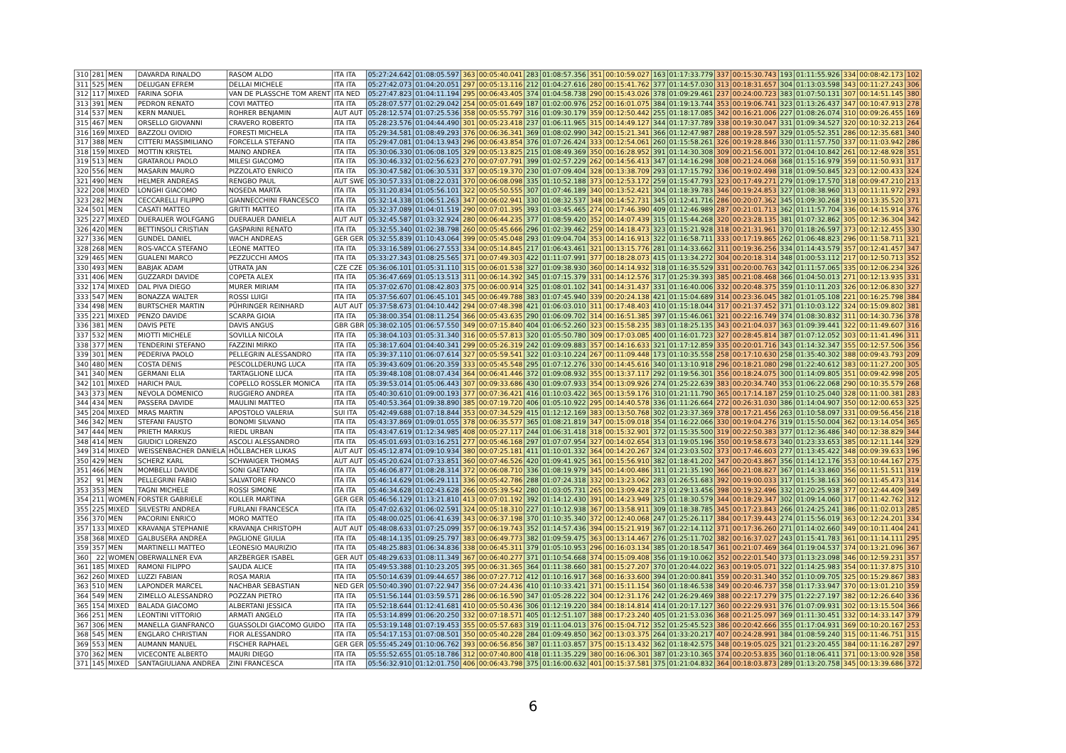| 310 | 281 | MEN | DAVARDA RINALDO | RASOM ALDO | ITA ITA | 05:27:24.642 | 01:08:05.597 | 363 | 00:05:40.041 | 283 | 01:08:57.356 | 351 | 00:10:59.027 | 163 | 01:17:33.779 | 337 | 00:15:30.743 | 193 | 01:11:55.926 | 334 | 00:08:42.173 | 102 |
| 311 | 525 | MEN | DELUGAN EFREM | DELLAI MICHELE | ITA ITA | 05:27:42.073 | 01:04:20.051 | 297 | 00:05:13.116 | 212 | 01:04:27.616 | 280 | 00:15:41.762 | 377 | 01:14:57.030 | 313 | 00:18:31.657 | 304 | 01:13:03.598 | 343 | 00:11:27.243 | 306 |
| 312 | 117 | MIXED | FARINA SOFIA | VAN DE PLASSCHE TOM ARENT | ITA NED | 05:27:47.823 | 01:04:11.194 | 295 | 00:06:43.405 | 374 | 01:04:58.738 | 290 | 00:15:43.026 | 378 | 01:09:29.461 | 237 | 00:24:00.723 | 383 | 01:07:50.131 | 307 | 00:14:51.145 | 380 |
| 313 | 391 | MEN | PEDRON RENATO | COVI MATTEO | ITA ITA | 05:28:07.577 | 01:02:29.042 | 254 | 00:05:01.649 | 187 | 01:02:00.976 | 252 | 00:16:01.075 | 384 | 01:19:13.744 | 353 | 00:19:06.741 | 323 | 01:13:26.437 | 347 | 00:10:47.913 | 278 |
| 314 | 537 | MEN | KERN MANUEL | ROHRER BENJAMIN | AUT AUT | 05:28:12.574 | 01:07:25.536 | 358 | 00:05:55.797 | 316 | 01:09:30.179 | 359 | 00:12:50.442 | 255 | 01:18:17.085 | 342 | 00:16:21.006 | 227 | 01:08:26.074 | 310 | 00:09:26.455 | 169 |
| 315 | 467 | MEN | ORSELLO GIOVANNI | CRAVERO ROBERTO | ITA ITA | 05:28:23.576 | 01:04:44.490 | 301 | 00:05:23.418 | 237 | 01:06:11.965 | 315 | 00:14:49.127 | 344 | 01:17:37.789 | 338 | 00:19:30.047 | 331 | 01:09:34.527 | 320 | 00:10:32.213 | 264 |
| 316 | 169 | MIXED | BAZZOLI OVIDIO | FORESTI MICHELA | ITA ITA | 05:29:34.581 | 01:08:49.293 | 376 | 00:06:36.341 | 369 | 01:08:02.990 | 342 | 00:15:21.341 | 366 | 01:12:47.987 | 288 | 00:19:28.597 | 329 | 01:05:52.351 | 286 | 00:12:35.681 | 340 |
| 317 | 388 | MEN | CITTERI MASSIMILIANO | FORCELLA STEFANO | ITA ITA | 05:29:47.081 | 01:04:13.943 | 296 | 00:06:43.854 | 376 | 01:07:26.424 | 333 | 00:12:54.061 | 260 | 01:15:58.261 | 326 | 00:19:28.846 | 330 | 01:11:57.750 | 337 | 00:11:03.942 | 286 |
| 318 | 159 | MIXED | MOTTIN KRISTEL | MAINO ANDREA | ITA ITA | 05:30:06.330 | 01:06:08.105 | 329 | 00:05:13.825 | 215 | 01:08:49.369 | 350 | 00:16:28.952 | 391 | 01:14:30.308 | 309 | 00:21:56.001 | 372 | 01:04:10.842 | 261 | 00:12:48.928 | 351 |
| 319 | 513 | MEN | GRATAROLI PAOLO | MILESI GIACOMO | ITA ITA | 05:30:46.332 | 01:02:56.623 | 270 | 00:07:07.791 | 399 | 01:02:57.229 | 262 | 00:14:56.413 | 347 | 01:14:16.298 | 308 | 00:21:24.068 | 368 | 01:15:16.979 | 359 | 00:11:50.931 | 317 |
| 320 | 556 | MEN | MASARIN MAURO | PIZZOLATO ENRICO | ITA ITA | 05:30:47.582 | 01:06:30.531 | 337 | 00:05:19.370 | 230 | 01:07:09.404 | 328 | 00:13:38.709 | 293 | 01:17:15.792 | 336 | 00:19:02.498 | 318 | 01:09:50.845 | 323 | 00:12:00.433 | 324 |
| 321 | 490 | MEN | HELMER ANDREAS | RENGBO PAUL | AUT SWE | 05:30:57.333 | 01:08:22.031 | 370 | 00:06:08.098 | 335 | 01:10:52.188 | 373 | 00:12:53.172 | 259 | 01:15:47.793 | 323 | 00:17:49.271 | 279 | 01:09:17.570 | 318 | 00:09:47.210 | 213 |
| 322 | 208 | MIXED | LONGHI GIACOMO | NOSEDA MARTA | ITA ITA | 05:31:20.834 | 01:05:56.101 | 322 | 00:05:50.555 | 307 | 01:07:46.189 | 340 | 00:13:52.421 | 304 | 01:18:39.783 | 346 | 00:19:24.853 | 327 | 01:08:38.960 | 313 | 00:11:11.972 | 293 |
| 323 | 282 | MEN | CECCARELLI FILIPPO | GIANNECCHINI FRANCESCO | ITA ITA | 05:32:14.338 | 01:06:51.263 | 347 | 00:06:02.941 | 330 | 01:08:32.537 | 348 | 00:14:52.731 | 345 | 01:12:41.716 | 286 | 00:20:07.362 | 345 | 01:09:30.268 | 319 | 00:13:35.520 | 371 |
| 324 | 501 | MEN | CASATI MATTEO | GRITTI MATTEO | ITA ITA | 05:32:37.089 | 01:04:01.519 | 290 | 00:07:01.395 | 393 | 01:03:45.465 | 274 | 00:17:46.390 | 409 | 01:12:46.989 | 287 | 00:21:01.713 | 362 | 01:11:57.704 | 336 | 00:14:15.914 | 376 |
| 325 | 227 | MIXED | DUERAUER WOLFGANG | DUERAUER DANIELA | AUT AUT | 05:32:45.587 | 01:03:32.924 | 280 | 00:06:44.235 | 377 | 01:08:59.420 | 352 | 00:14:07.439 | 315 | 01:15:44.268 | 320 | 00:23:28.135 | 381 | 01:07:32.862 | 305 | 00:12:36.304 | 342 |
| 326 | 420 | MEN | BETTINSOLI CRISTIAN | GASPARINI RENATO | ITA ITA | 05:32:55.340 | 01:02:38.798 | 260 | 00:05:45.666 | 296 | 01:02:39.462 | 259 | 00:14:18.473 | 323 | 01:15:21.928 | 318 | 00:21:31.961 | 370 | 01:18:26.597 | 373 | 00:12:12.455 | 330 |
| 327 | 336 | MEN | GUNDEL DANIEL | WACH ANDREAS | GER GER | 05:32:55.839 | 01:10:43.064 | 399 | 00:05:45.048 | 293 | 01:09:04.704 | 353 | 00:14:16.913 | 322 | 01:16:58.711 | 333 | 00:17:19.865 | 262 | 01:06:48.823 | 296 | 00:11:58.711 | 321 |
| 328 | 268 | MEN | ROS-VACCA STEFANO | LEONE MATTEO | ITA ITA | 05:33:16.589 | 01:06:27.553 | 334 | 00:05:14.845 | 217 | 01:06:43.461 | 321 | 00:13:15.776 | 281 | 01:14:33.662 | 311 | 00:19:36.256 | 334 | 01:14:43.579 | 357 | 00:12:41.457 | 347 |
| 329 | 465 | MEN | GUALENI MARCO | PEZZUCCHI AMOS | ITA ITA | 05:33:27.343 | 01:08:25.565 | 371 | 00:07:49.303 | 422 | 01:11:07.991 | 377 | 00:18:28.073 | 415 | 01:13:34.272 | 304 | 00:20:18.314 | 348 | 01:00:53.112 | 217 | 00:12:50.713 | 352 |
| 330 | 493 | MEN | BABJAK ADAM | ÚTRATA JAN | CZE CZE | 05:36:06.101 | 01:05:31.110 | 315 | 00:06:01.538 | 327 | 01:09:38.930 | 360 | 00:14:14.932 | 318 | 01:16:35.529 | 331 | 00:20:00.763 | 342 | 01:11:57.065 | 335 | 00:12:06.234 | 326 |
| 331 | 406 | MEN | GUZZARDI DAVIDE | COPETA ALEX | ITA ITA | 05:36:47.669 | 01:05:13.513 | 311 | 00:06:14.392 | 345 | 01:07:15.379 | 331 | 00:14:12.576 | 317 | 01:25:39.393 | 385 | 00:21:08.468 | 366 | 01:04:50.013 | 271 | 00:12:13.935 | 331 |
| 332 | 174 | MIXED | DAL PIVA DIEGO | MURER MIRIAM | ITA ITA | 05:37:02.670 | 01:08:42.803 | 375 | 00:06:00.914 | 325 | 01:08:01.102 | 341 | 00:14:31.437 | 331 | 01:16:40.006 | 332 | 00:20:48.375 | 359 | 01:10:11.203 | 326 | 00:12:06.830 | 327 |
| 333 | 547 | MEN | BONAZZA WALTER | ROSSI LUIGI | ITA ITA | 05:37:56.607 | 01:06:45.101 | 345 | 00:06:49.788 | 383 | 01:07:45.940 | 339 | 00:20:24.138 | 421 | 01:15:04.689 | 314 | 00:23:36.045 | 382 | 01:01:05.108 | 221 | 00:16:25.798 | 384 |
| 334 | 498 | MEN | BURTSCHER MARTIN | PÜHRINGER REINHARD | AUT AUT | 05:37:58.673 | 01:04:10.442 | 294 | 00:07:48.398 | 421 | 01:06:03.010 | 311 | 00:17:48.403 | 410 | 01:15:18.044 | 317 | 00:21:37.452 | 371 | 01:10:03.122 | 324 | 00:15:09.802 | 381 |
| 335 | 221 | MIXED | PENZO DAVIDE | SCARPA GIOIA | ITA ITA | 05:38:00.354 | 01:08:11.254 | 366 | 00:05:43.635 | 290 | 01:06:09.702 | 314 | 00:16:51.385 | 397 | 01:15:46.061 | 321 | 00:22:16.749 | 374 | 01:08:30.832 | 311 | 00:14:30.736 | 378 |
| 336 | 381 | MEN | DAVIS PETE | DAVIS ANGUS | GBR GBR | 05:38:02.105 | 01:06:57.550 | 349 | 00:07:15.840 | 404 | 01:06:52.260 | 323 | 00:15:58.235 | 383 | 01:18:25.135 | 343 | 00:21:04.037 | 363 | 01:09:39.441 | 322 | 00:11:49.607 | 316 |
| 337 | 532 | MEN | MIOTTI MICHELE | SOVILLA NICOLA | ITA ITA | 05:38:04.103 | 01:05:31.340 | 316 | 00:05:57.813 | 320 | 01:05:50.780 | 309 | 00:17:03.085 | 400 | 01:16:01.723 | 327 | 00:28:45.814 | 387 | 01:07:12.052 | 303 | 00:11:41.496 | 311 |
| 338 | 377 | MEN | TENDERINI STEFANO | FAZZINI MIRKO | ITA ITA | 05:38:17.604 | 01:04:40.341 | 299 | 00:05:26.319 | 242 | 01:09:09.883 | 357 | 00:14:16.633 | 321 | 01:17:12.859 | 335 | 00:20:01.716 | 343 | 01:14:32.347 | 355 | 00:12:57.506 | 356 |
| 339 | 301 | MEN | PEDERIVA PAOLO | PELLEGRIN ALESSANDRO | ITA ITA | 05:39:37.110 | 01:06:07.614 | 327 | 00:05:59.541 | 322 | 01:03:10.224 | 267 | 00:11:09.448 | 173 | 01:10:35.558 | 258 | 00:17:10.630 | 258 | 01:35:40.302 | 388 | 00:09:43.793 | 209 |
| 340 | 480 | MEN | COSTA DENIS | PESCOLLDERUNG LUCA | ITA ITA | 05:39:43.609 | 01:06:20.359 | 333 | 00:05:45.548 | 295 | 01:07:12.276 | 330 | 00:14:45.616 | 340 | 01:13:10.918 | 296 | 00:18:21.080 | 298 | 01:22:40.612 | 383 | 00:11:27.200 | 305 |
| 341 | 340 | MEN | GERMANI ELIA | TARTAGLIONE LUCA | ITA ITA | 05:39:48.108 | 01:08:07.434 | 364 | 00:06:41.446 | 372 | 01:09:08.932 | 355 | 00:13:37.117 | 292 | 01:19:56.301 | 356 | 00:18:24.075 | 300 | 01:14:09.805 | 351 | 00:09:42.998 | 205 |
| 342 | 101 | MIXED | HARICH PAUL | COPELLO ROSSLER MONICA | ITA ITA | 05:39:53.014 | 01:05:06.443 | 307 | 00:09:33.686 | 430 | 01:09:07.933 | 354 | 00:13:09.926 | 274 | 01:25:22.639 | 383 | 00:20:34.740 | 353 | 01:06:22.068 | 290 | 00:10:35.579 | 268 |
| 343 | 373 | MEN | NEVOLA DOMENICO | RUGGIERO ANDREA | ITA ITA | 05:40:30.610 | 01:09:00.193 | 377 | 00:07:36.421 | 416 | 01:10:03.422 | 365 | 00:13:59.176 | 310 | 01:21:11.790 | 365 | 00:17:14.187 | 259 | 01:10:25.040 | 328 | 00:11:00.381 | 283 |
| 344 | 434 | MEN | PASSERA DAVIDE | MAULINI MATTEO | ITA ITA | 05:40:53.364 | 01:09:38.890 | 385 | 00:07:19.720 | 406 | 01:05:10.922 | 295 | 00:14:40.578 | 336 | 01:11:26.664 | 272 | 00:26:31.030 | 386 | 01:14:04.907 | 350 | 00:12:00.653 | 325 |
| 345 | 204 | MIXED | MRAS MARTIN | APOSTOLO VALERIA | SUI ITA | 05:42:49.688 | 01:07:18.844 | 353 | 00:07:34.529 | 415 | 01:12:12.169 | 383 | 00:13:50.768 | 302 | 01:23:37.369 | 378 | 00:17:21.456 | 263 | 01:10:58.097 | 331 | 00:09:56.456 | 218 |
| 346 | 342 | MEN | STEFANI FAUSTO | BONOMI SILVANO | ITA ITA | 05:43:37.869 | 01:09:01.055 | 378 | 00:06:35.577 | 365 | 01:08:21.819 | 347 | 00:15:09.018 | 354 | 01:16:22.066 | 330 | 00:19:04.276 | 319 | 01:15:50.004 | 362 | 00:13:14.054 | 365 |
| 347 | 444 | MEN | PRIETH MARKUS | RIEDL URBAN | ITA ITA | 05:43:47.619 | 01:12:34.985 | 408 | 00:05:27.117 | 244 | 01:06:31.418 | 318 | 00:15:32.901 | 372 | 01:15:35.500 | 319 | 00:22:50.383 | 377 | 01:12:36.486 | 340 | 00:12:38.829 | 344 |
| 348 | 414 | MEN | GIUDICI LORENZO | ASCOLI ALESSANDRO | ITA ITA | 05:45:01.693 | 01:03:16.251 | 277 | 00:05:46.168 | 297 | 01:07:07.954 | 327 | 00:14:02.654 | 313 | 01:19:05.196 | 350 | 00:19:58.673 | 340 | 01:23:33.653 | 385 | 00:12:11.144 | 329 |
| 349 | 314 | MIXED | WEISSENBACHER DANIELA | HÖLLBACHER LUKAS | AUT AUT | 05:45:12.874 | 01:09:10.934 | 380 | 00:07:25.181 | 411 | 01:10:01.332 | 364 | 00:14:20.267 | 324 | 01:23:03.502 | 373 | 00:17:46.603 | 277 | 01:13:45.422 | 348 | 00:09:39.633 | 196 |
| 350 | 429 | MEN | SCHERZ KARL | SCHWAIGER THOMAS | AUT AUT | 05:45:20.624 | 01:07:33.851 | 360 | 00:07:46.526 | 420 | 01:09:41.925 | 361 | 00:15:56.910 | 382 | 01:18:41.202 | 347 | 00:20:43.867 | 356 | 01:14:12.176 | 353 | 00:10:44.167 | 275 |
| 351 | 466 | MEN | MOMBELLI DAVIDE | SONI GAETANO | ITA ITA | 05:46:06.877 | 01:08:28.314 | 372 | 00:06:08.710 | 336 | 01:08:19.979 | 345 | 00:14:00.486 | 311 | 01:21:35.190 | 366 | 00:21:08.827 | 367 | 01:14:33.860 | 356 | 00:11:51.511 | 319 |
| 352 | 91 | MEN | PELLEGRINI FABIO | SALVATORE FRANCO | ITA ITA | 05:46:14.629 | 01:06:29.111 | 336 | 00:05:42.786 | 288 | 01:07:24.318 | 332 | 00:13:23.062 | 283 | 01:26:51.683 | 392 | 00:19:00.033 | 317 | 01:15:38.163 | 360 | 00:11:45.473 | 314 |
| 353 | 353 | MEN | TAGNI MICHELE | ROSSI SIMONE | ITA ITA | 05:46:34.628 | 01:02:43.628 | 266 | 00:05:39.542 | 280 | 01:03:05.731 | 265 | 00:13:09.428 | 273 | 01:29:13.456 | 398 | 00:19:32.496 | 332 | 01:20:25.938 | 377 | 00:12:44.409 | 349 |
| 354 | 211 | WOMEN | FORSTER GABRIELE | KOLLER MARTINA | GER GER | 05:46:56.129 | 01:13:21.810 | 413 | 00:07:01.192 | 392 | 01:14:12.430 | 391 | 00:14:23.949 | 325 | 01:18:30.579 | 344 | 00:18:29.347 | 302 | 01:09:14.060 | 317 | 00:11:42.762 | 312 |
| 355 | 225 | MIXED | SILVESTRI ANDREA | FURLANI FRANCESCA | ITA ITA | 05:47:02.632 | 01:06:02.591 | 324 | 00:05:18.310 | 227 | 01:10:12.938 | 367 | 00:13:58.911 | 309 | 01:18:38.785 | 345 | 00:17:23.843 | 266 | 01:24:25.241 | 386 | 00:11:02.013 | 285 |
| 356 | 370 | MEN | PACORINI ENRICO | MORO MATTEO | ITA ITA | 05:48:00.025 | 01:06:41.639 | 343 | 00:06:37.198 | 370 | 01:10:35.340 | 372 | 00:12:40.068 | 247 | 01:25:26.117 | 384 | 00:17:39.443 | 274 | 01:15:56.019 | 363 | 00:12:24.201 | 334 |
| 357 | 133 | MIXED | KRAVANJA STEPHANIE | KRAVANJA CHRISTOPH | AUT AUT | 05:48:08.633 | 01:07:25.099 | 357 | 00:06:19.743 | 352 | 01:14:57.436 | 394 | 00:15:21.919 | 367 | 01:22:14.112 | 371 | 00:17:36.260 | 271 | 01:14:02.660 | 349 | 00:10:11.404 | 241 |
| 358 | 368 | MIXED | GALBUSERA ANDREA | PAGLIONE GIULIA | ITA ITA | 05:48:14.135 | 01:09:25.797 | 383 | 00:06:49.773 | 382 | 01:09:59.475 | 363 | 00:13:14.467 | 276 | 01:25:11.702 | 382 | 00:16:37.027 | 243 | 01:15:41.783 | 361 | 00:11:14.111 | 295 |
| 359 | 357 | MEN | MARTINELLI MATTEO | LEONESIO MAURIZIO | ITA ITA | 05:48:25.883 | 01:06:34.836 | 338 | 00:06:45.311 | 379 | 01:05:10.953 | 296 | 00:16:03.134 | 385 | 01:20:18.547 | 361 | 00:21:07.469 | 364 | 01:19:04.537 | 374 | 00:13:21.096 | 367 |
| 360 | 22 | WOMEN | OBERWALLNER EVA | ARZBERGER ISABEL | GER AUT | 05:48:29.633 | 01:08:11.349 | 367 | 00:06:40.277 | 371 | 01:10:54.668 | 374 | 00:15:09.408 | 356 | 01:19:10.062 | 352 | 00:22:01.540 | 373 | 01:13:23.098 | 346 | 00:12:59.231 | 357 |
| 361 | 185 | MIXED | RAMONI FILIPPO | SAUDA ALICE | ITA ITA | 05:49:53.388 | 01:10:23.205 | 395 | 00:06:31.365 | 364 | 01:11:38.660 | 381 | 00:15:27.207 | 370 | 01:20:44.022 | 363 | 00:19:05.071 | 322 | 01:14:25.983 | 354 | 00:11:37.875 | 310 |
| 362 | 260 | MIXED | LUZZI FABIAN | ROSA MARIA | ITA ITA | 05:50:14.639 | 01:09:44.657 | 386 | 00:07:27.712 | 412 | 01:10:16.917 | 368 | 00:16:33.600 | 394 | 01:20:00.841 | 359 | 00:20:31.340 | 352 | 01:10:09.705 | 325 | 00:15:29.867 | 383 |
| 363 | 510 | MEN | LAPONDER MARCEL | NACHBAR SEBASTIAN | NED GER | 05:50:40.390 | 01:07:22.947 | 356 | 00:07:24.436 | 410 | 01:10:33.421 | 371 | 00:15:11.154 | 360 | 01:18:46.538 | 349 | 00:20:46.737 | 358 | 01:17:33.947 | 370 | 00:13:01.210 | 359 |
| 364 | 549 | MEN | ZIMELLO ALESSANDRO | POZZAN PIETRO | ITA ITA | 05:51:56.144 | 01:03:59.571 | 286 | 00:06:16.590 | 347 | 01:05:28.222 | 304 | 00:12:31.176 | 242 | 01:26:29.469 | 388 | 00:22:17.279 | 375 | 01:22:27.197 | 382 | 00:12:26.640 | 336 |
| 365 | 154 | MIXED | BALADA GIACOMO | ALBERTANI JESSICA | ITA ITA | 05:52:18.644 | 01:12:41.681 | 410 | 00:05:50.436 | 306 | 01:12:19.220 | 384 | 00:18:14.814 | 414 | 01:20:17.127 | 360 | 00:22:29.931 | 376 | 01:07:09.931 | 302 | 00:13:15.504 | 366 |
| 366 | 251 | MEN | LEONTINI VITTORIO | ARMATI ANGELO | ITA ITA | 05:53:14.899 | 01:06:20.250 | 332 | 00:07:18.571 | 405 | 01:12:51.107 | 388 | 00:17:23.240 | 405 | 01:21:53.036 | 368 | 00:21:25.097 | 369 | 01:11:30.451 | 332 | 00:14:33.147 | 379 |
| 367 | 306 | MEN | MANELLA GIANFRANCO | GUASSOLDI GIACOMO GUIDO | ITA ITA | 05:53:19.148 | 01:07:19.453 | 355 | 00:05:57.683 | 319 | 01:11:04.013 | 376 | 00:15:04.712 | 352 | 01:25:45.523 | 386 | 00:20:42.666 | 355 | 01:17:04.931 | 369 | 00:10:20.167 | 253 |
| 368 | 545 | MEN | ENGLARO CHRISTIAN | FIOR ALESSANDRO | ITA ITA | 05:54:17.153 | 01:07:08.501 | 350 | 00:05:40.228 | 284 | 01:09:49.850 | 362 | 00:13:03.375 | 264 | 01:33:20.217 | 407 | 00:24:28.991 | 384 | 01:08:59.240 | 315 | 00:11:46.751 | 315 |
| 369 | 553 | MEN | AUMANN MANUEL | FISCHER RAPHAEL | GER GER | 05:55:45.249 | 01:10:06.762 | 393 | 00:06:56.856 | 387 | 01:11:03.857 | 375 | 00:15:13.432 | 362 | 01:18:42.575 | 348 | 00:19:05.025 | 321 | 01:23:20.455 | 384 | 00:11:16.287 | 297 |
| 370 | 362 | MEN | VICECONTE ALBERTO | MAURI DIEGO | ITA ITA | 05:55:52.655 | 01:05:18.786 | 312 | 00:07:40.800 | 418 | 01:11:35.229 | 380 | 00:16:06.301 | 387 | 01:23:10.365 | 374 | 00:20:53.835 | 360 | 01:18:06.411 | 371 | 00:13:00.928 | 358 |
| 371 | 145 | MIXED | SANTAGIULIANA ANDREA | ZINI FRANCESCA | ITA ITA | 05:56:32.910 | 01:12:01.750 | 406 | 00:06:43.798 | 375 | 01:16:00.632 | 401 | 00:15:37.581 | 375 | 01:21:04.832 | 364 | 00:18:03.873 | 289 | 01:13:20.758 | 345 | 00:13:39.686 | 372 |
6